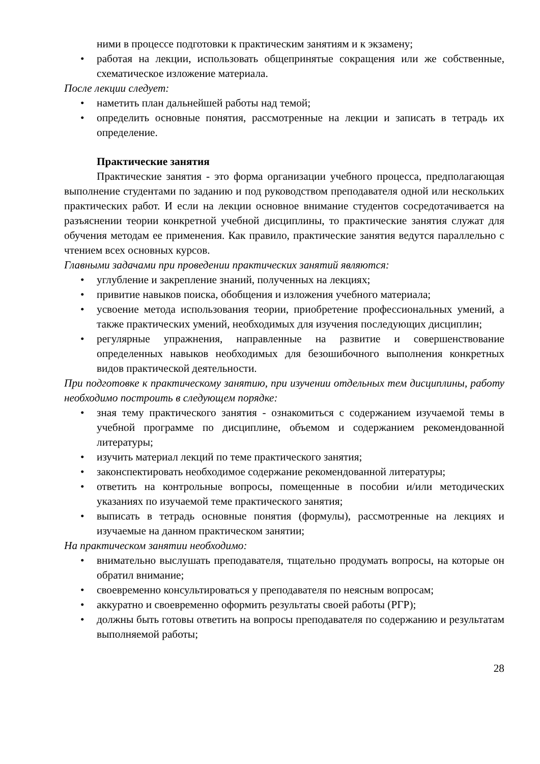ними в процессе подготовки к практическим занятиям и к экзамену;
• работая на лекции, использовать общепринятые сокращения или же собственные, схематическое изложение материала.
После лекции следует:
• наметить план дальнейшей работы над темой;
• определить основные понятия, рассмотренные на лекции и записать в тетрадь их определение.
Практические занятия
Практические занятия - это форма организации учебного процесса, предполагающая выполнение студентами по заданию и под руководством преподавателя одной или нескольких практических работ. И если на лекции основное внимание студентов сосредотачивается на разъяснении теории конкретной учебной дисциплины, то практические занятия служат для обучения методам ее применения. Как правило, практические занятия ведутся параллельно с чтением всех основных курсов.
Главными задачами при проведении практических занятий являются:
• углубление и закрепление знаний, полученных на лекциях;
• привитие навыков поиска, обобщения и изложения учебного материала;
• усвоение метода использования теории, приобретение профессиональных умений, а также практических умений, необходимых для изучения последующих дисциплин;
• регулярные упражнения, направленные на развитие и совершенствование определенных навыков необходимых для безошибочного выполнения конкретных видов практической деятельности.
При подготовке к практическому занятию, при изучении отдельных тем дисциплины, работу необходимо построить в следующем порядке:
• зная тему практического занятия - ознакомиться с содержанием изучаемой темы в учебной программе по дисциплине, объемом и содержанием рекомендованной литературы;
• изучить материал лекций по теме практического занятия;
• законспектировать необходимое содержание рекомендованной литературы;
• ответить на контрольные вопросы, помещенные в пособии и/или методических указаниях по изучаемой теме практического занятия;
• выписать в тетрадь основные понятия (формулы), рассмотренные на лекциях и изучаемые на данном практическом занятии;
На практическом занятии необходимо:
• внимательно выслушать преподавателя, тщательно продумать вопросы, на которые он обратил внимание;
• своевременно консультироваться у преподавателя по неясным вопросам;
• аккуратно и своевременно оформить результаты своей работы (РГР);
• должны быть готовы ответить на вопросы преподавателя по содержанию и результатам выполняемой работы;
28